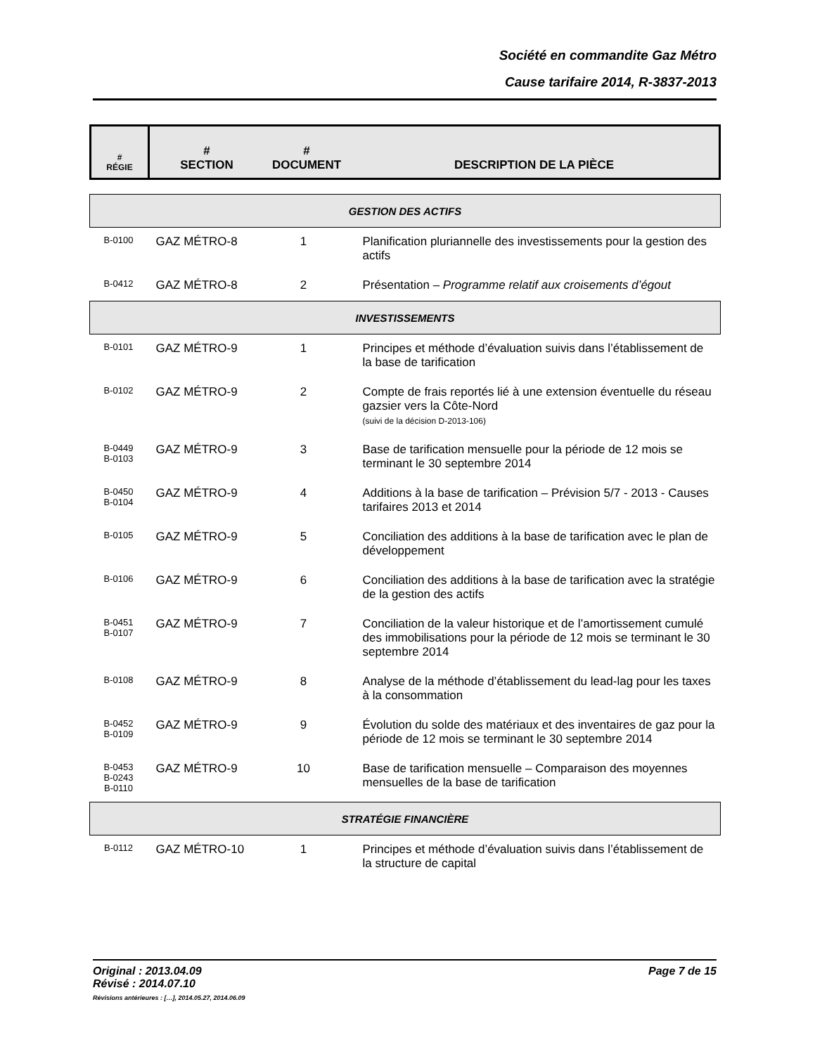Société en commandite Gaz Métro
Cause tarifaire 2014, R-3837-2013
| # RÉGIE | # SECTION | # DOCUMENT | DESCRIPTION DE LA PIÈCE |
| GESTION DES ACTIFS | | | |
| B-0100 | GAZ MÉTRO-8 | 1 | Planification pluriannelle des investissements pour la gestion des actifs |
| B-0412 | GAZ MÉTRO-8 | 2 | Présentation – Programme relatif aux croisements d’égout |
| INVESTISSEMENTS | | | |
| B-0101 | GAZ MÉTRO-9 | 1 | Principes et méthode d’évaluation suivis dans l’établissement de la base de tarification |
| B-0102 | GAZ MÉTRO-9 | 2 | Compte de frais reportés lié à une extension éventuelle du réseau gazsier vers la Côte-Nord (suivi de la décision D-2013-106) |
| B-0449 B-0103 | GAZ MÉTRO-9 | 3 | Base de tarification mensuelle pour la période de 12 mois se terminant le 30 septembre 2014 |
| B-0450 B-0104 | GAZ MÉTRO-9 | 4 | Additions à la base de tarification – Prévision 5/7 - 2013 - Causes tarifaires 2013 et 2014 |
| B-0105 | GAZ MÉTRO-9 | 5 | Conciliation des additions à la base de tarification avec le plan de développement |
| B-0106 | GAZ MÉTRO-9 | 6 | Conciliation des additions à la base de tarification avec la stratégie de la gestion des actifs |
| B-0451 B-0107 | GAZ MÉTRO-9 | 7 | Conciliation de la valeur historique et de l’amortissement cumulé des immobilisations pour la période de 12 mois se terminant le 30 septembre 2014 |
| B-0108 | GAZ MÉTRO-9 | 8 | Analyse de la méthode d’établissement du lead-lag pour les taxes à la consommation |
| B-0452 B-0109 | GAZ MÉTRO-9 | 9 | Évolution du solde des matériaux et des inventaires de gaz pour la période de 12 mois se terminant le 30 septembre 2014 |
| B-0453 B-0243 B-0110 | GAZ MÉTRO-9 | 10 | Base de tarification mensuelle – Comparaison des moyennes mensuelles de la base de tarification |
| STRATÉGIE FINANCIÈRE | | | |
| B-0112 | GAZ MÉTRO-10 | 1 | Principes et méthode d’évaluation suivis dans l’établissement de la structure de capital |
Original : 2013.04.09 Page 7 de 15
Révisé : 2014.07.10
Révisions antérieures : […], 2014.05.27, 2014.06.09